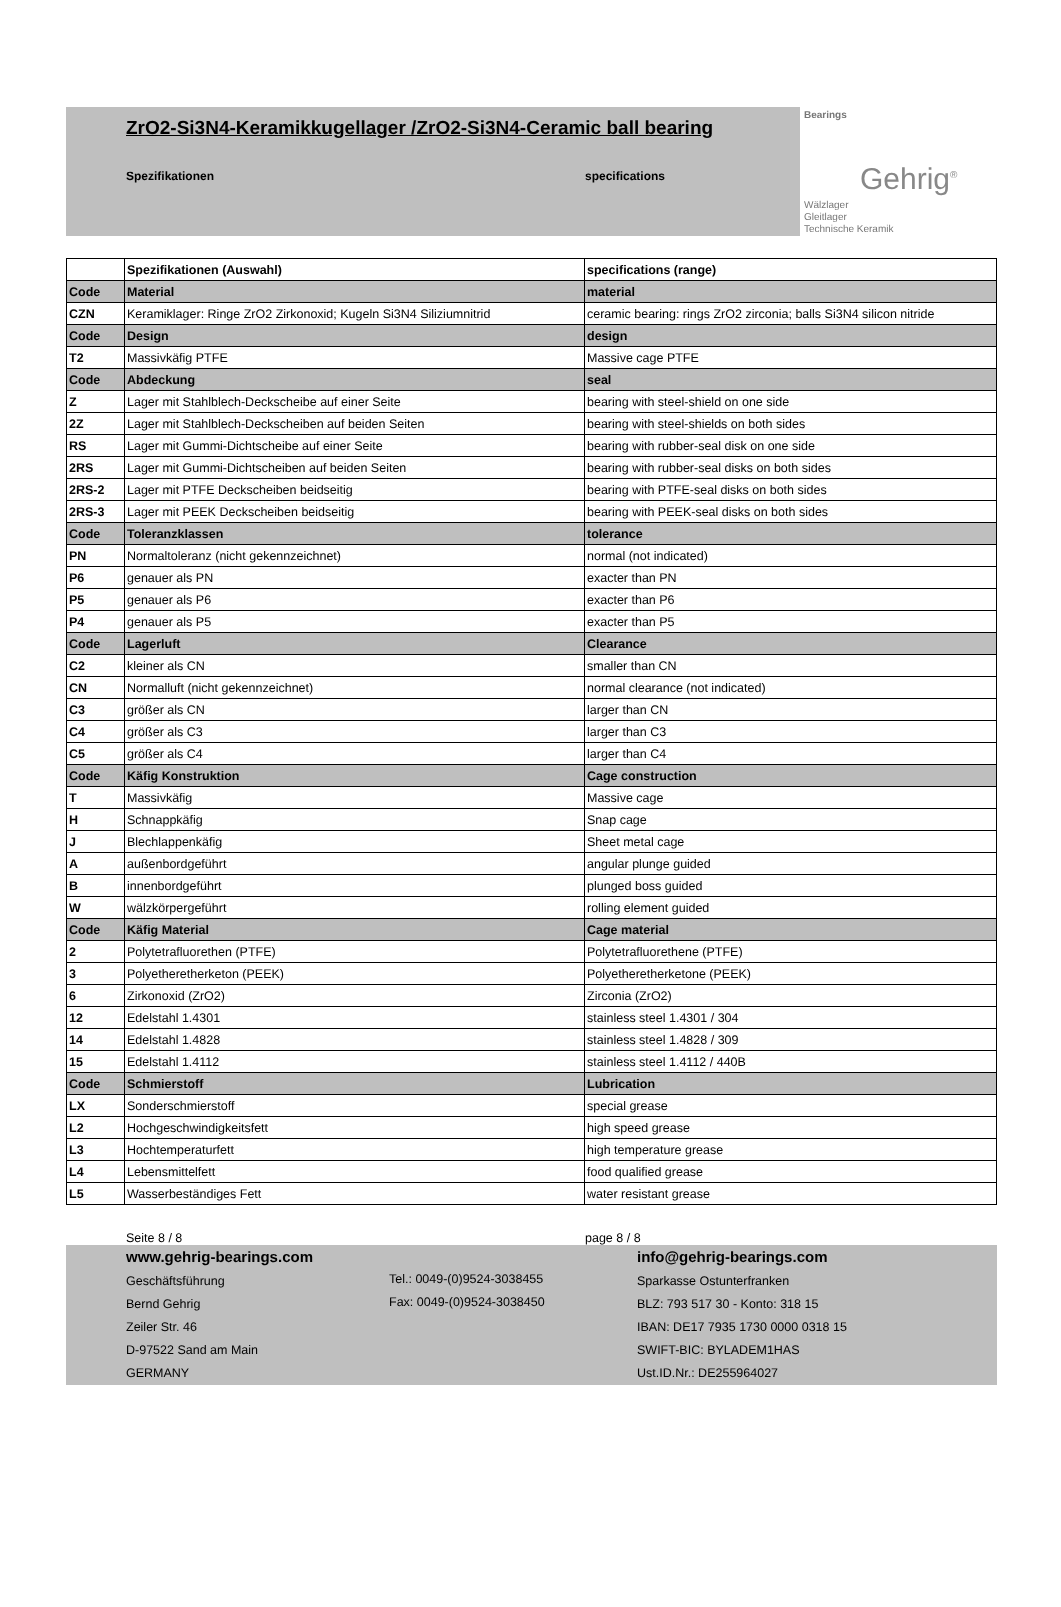ZrO2-Si3N4-Keramikkugellager /ZrO2-Si3N4-Ceramic ball bearing
Spezifikationen specifications
Bearings
Gehrig<sup>®</sup>
Wälzlager
Gleitlager
Technische Keramik
| | Spezifikationen (Auswahl) | specifications (range) |
| --- | --- | --- |
| Code | Material | material |
| CZN | Keramiklager: Ringe ZrO2 Zirkonoxid; Kugeln Si3N4 Siliziumnitrid | ceramic bearing: rings ZrO2 zirconia; balls Si3N4 silicon nitride |
| Code | Design | design |
| T2 | Massivkäfig PTFE | Massive cage PTFE |
| Code | Abdeckung | seal |
| Z | Lager mit Stahlblech-Deckscheibe auf einer Seite | bearing with steel-shield on one side |
| 2Z | Lager mit Stahlblech-Deckscheiben auf beiden Seiten | bearing with steel-shields on both sides |
| RS | Lager mit Gummi-Dichtscheibe auf einer Seite | bearing with rubber-seal disk on one side |
| 2RS | Lager mit Gummi-Dichtscheiben auf beiden Seiten | bearing with rubber-seal disks on both sides |
| 2RS-2 | Lager mit PTFE Deckscheiben beidseitig | bearing with PTFE-seal disks on both sides |
| 2RS-3 | Lager mit PEEK Deckscheiben beidseitig | bearing with PEEK-seal disks on both sides |
| Code | Toleranzklassen | tolerance |
| PN | Normaltoleranz (nicht gekennzeichnet) | normal (not indicated) |
| P6 | genauer als PN | exacter than PN |
| P5 | genauer als P6 | exacter than P6 |
| P4 | genauer als P5 | exacter than P5 |
| Code | Lagerluft | Clearance |
| C2 | kleiner als CN | smaller than CN |
| CN | Normalluft (nicht gekennzeichnet) | normal clearance (not indicated) |
| C3 | größer als CN | larger than CN |
| C4 | größer als C3 | larger than C3 |
| C5 | größer als C4 | larger than C4 |
| Code | Käfig Konstruktion | Cage construction |
| T | Massivkäfig | Massive cage |
| H | Schnappkäfig | Snap cage |
| J | Blechlappenkäfig | Sheet metal cage |
| A | außenbordgeführt | angular plunge guided |
| B | innenbordgeführt | plunged boss guided |
| W | wälzkörpergeführt | rolling element guided |
| Code | Käfig Material | Cage material |
| 2 | Polytetrafluorethen (PTFE) | Polytetrafluorethene (PTFE) |
| 3 | Polyetheretherketon (PEEK) | Polyetheretherketone (PEEK) |
| 6 | Zirkonoxid (ZrO2) | Zirconia (ZrO2) |
| 12 | Edelstahl 1.4301 | stainless steel 1.4301 / 304 |
| 14 | Edelstahl 1.4828 | stainless steel 1.4828 / 309 |
| 15 | Edelstahl 1.4112 | stainless steel 1.4112 / 440B |
| Code | Schmierstoff | Lubrication |
| LX | Sonderschmierstoff | special grease |
| L2 | Hochgeschwindigkeitsfett | high speed grease |
| L3 | Hochtemperaturfett | high temperature grease |
| L4 | Lebensmittelfett | food qualified grease |
| L5 | Wasserbeständiges Fett | water resistant grease |
Seite 8 / 8 page 8 / 8
www.gehrig-bearings.com
Geschäftsführung
Bernd Gehrig
Zeiler Str. 46
D-97522 Sand am Main
GERMANY
Tel.: 0049-(0)9524-3038455
Fax: 0049-(0)9524-3038450
info@gehrig-bearings.com
Sparkasse Ostunterfranken
BLZ: 793 517 30 - Konto: 318 15
IBAN: DE17 7935 1730 0000 0318 15
SWIFT-BIC: BYLADEM1HAS
Ust.ID.Nr.: DE255964027